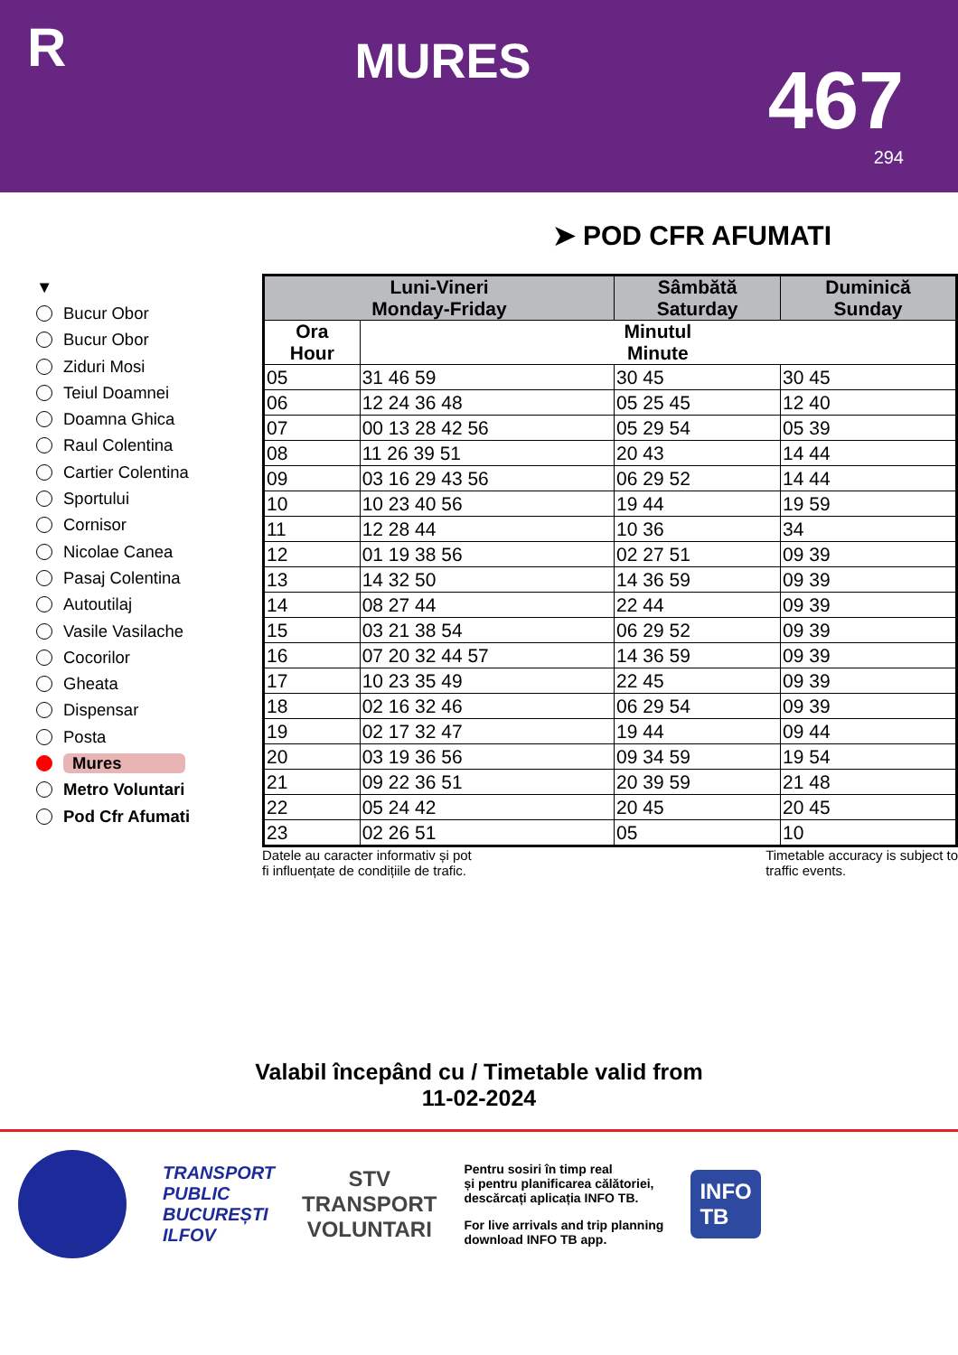R
MURES
467
294
➤ POD CFR AFUMATI
▼
Bucur Obor
Bucur Obor
Ziduri Mosi
Teiul Doamnei
Doamna Ghica
Raul Colentina
Cartier Colentina
Sportului
Cornisor
Nicolae Canea
Pasaj Colentina
Autoutilaj
Vasile Vasilache
Cocorilor
Gheata
Dispensar
Posta
Mures
Metro Voluntari
Pod Cfr Afumati
| Luni-Vineri Monday-Friday | | Sâmbătă Saturday | Duminică Sunday |
| --- | --- | --- | --- |
| Ora Hour | Minutul Minute | | |
| 05 | 31 46 59 | 30 45 | 30 45 |
| 06 | 12 24 36 48 | 05 25 45 | 12 40 |
| 07 | 00 13 28 42 56 | 05 29 54 | 05 39 |
| 08 | 11 26 39 51 | 20 43 | 14 44 |
| 09 | 03 16 29 43 56 | 06 29 52 | 14 44 |
| 10 | 10 23 40 56 | 19 44 | 19 59 |
| 11 | 12 28 44 | 10 36 | 34 |
| 12 | 01 19 38 56 | 02 27 51 | 09 39 |
| 13 | 14 32 50 | 14 36 59 | 09 39 |
| 14 | 08 27 44 | 22 44 | 09 39 |
| 15 | 03 21 38 54 | 06 29 52 | 09 39 |
| 16 | 07 20 32 44 57 | 14 36 59 | 09 39 |
| 17 | 10 23 35 49 | 22 45 | 09 39 |
| 18 | 02 16 32 46 | 06 29 54 | 09 39 |
| 19 | 02 17 32 47 | 19 44 | 09 44 |
| 20 | 03 19 36 56 | 09 34 59 | 19 54 |
| 21 | 09 22 36 51 | 20 39 59 | 21 48 |
| 22 | 05 24 42 | 20 45 | 20 45 |
| 23 | 02 26 51 | 05 | 10 |
Datele au caracter informativ și pot
fi influențate de condițiile de trafic.
Timetable accuracy is subject to
traffic events.
Valabil începând cu / Timetable valid from
11-02-2024
TRANSPORT
PUBLIC
BUCUREȘTI
ILFOV
STV
TRANSPORT
VOLUNTARI
Pentru sosiri în timp real
și pentru planificarea călătoriei,
descărcați aplicația INFO TB.
For live arrivals and trip planning
download INFO TB app.
INFO
TB